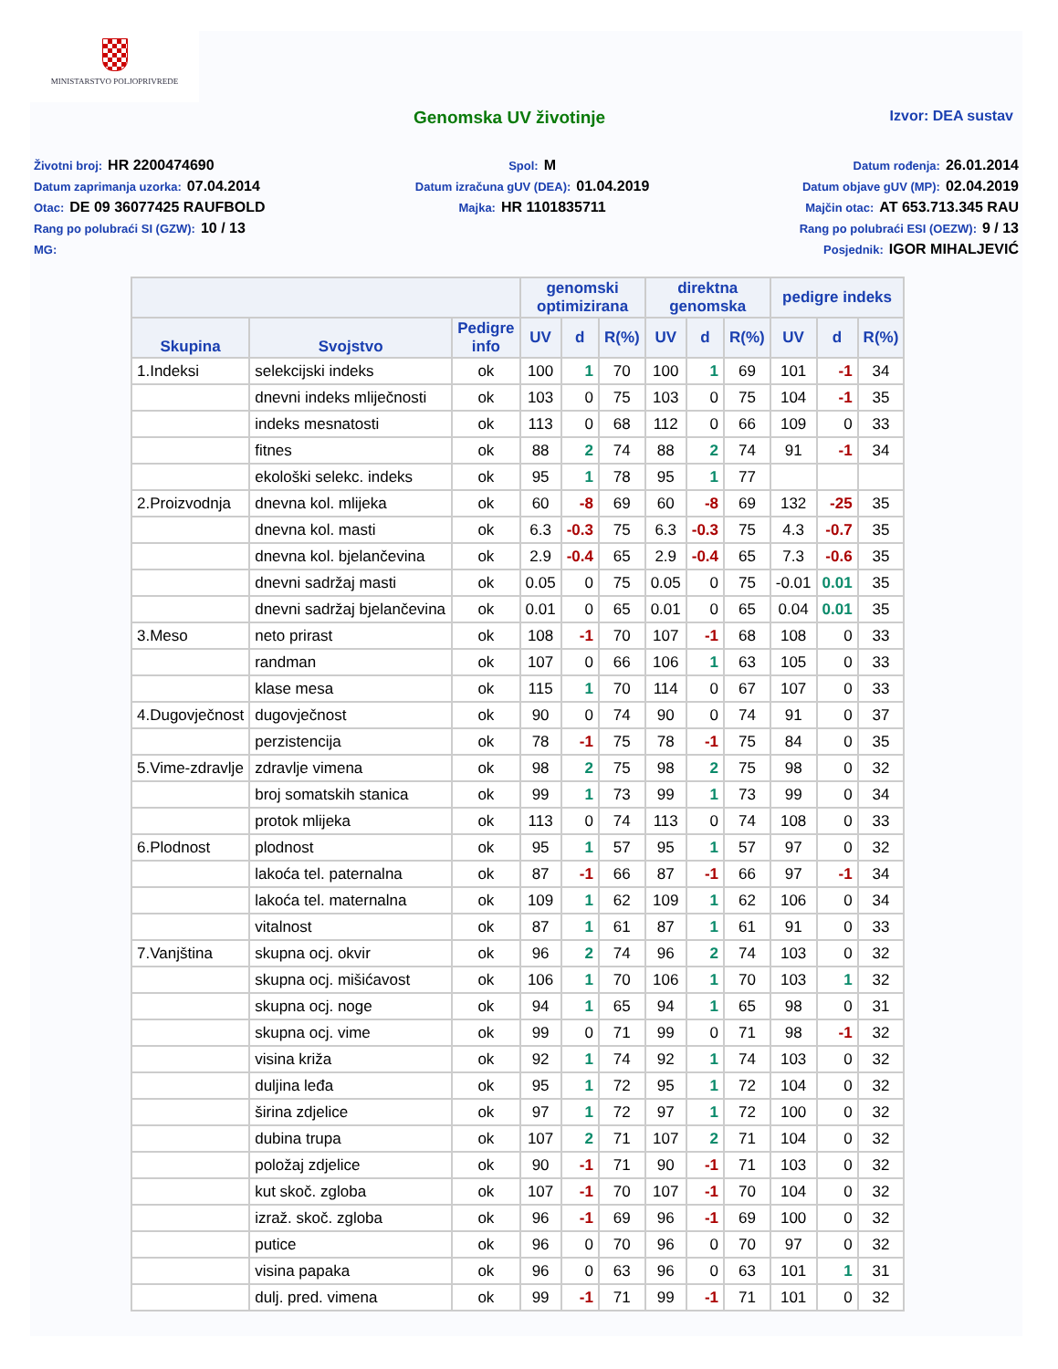MINISTARSTVO POLJOPRIVREDE
Genomska UV životinje
Izvor: DEA sustav
Životni broj: HR 2200474690
Datum zaprimanja uzorka: 07.04.2014
Otac: DE 09 36077425 RAUFBOLD
Rang po polubraći SI (GZW): 10 / 13
MG:
Spol: M
Datum izračuna gUV (DEA): 01.04.2019
Majka: HR 1101835711
Datum rođenja: 26.01.2014
Datum objave gUV (MP): 02.04.2019
Majčin otac: AT 653.713.345 RAU
Rang po polubraći ESI (OEZW): 9 / 13
Posjednik: IGOR MIHALJEVIĆ
| | | | genomski optimizirana | | | direktna genomska | | | pedigre indeks | | |
| --- | --- | --- | --- | --- | --- | --- | --- | --- | --- | --- | --- |
| Skupina | Svojstvo | Pedigre info | UV | d | R(%) | UV | d | R(%) | UV | d | R(%) |
| 1.Indeksi | selekcijski indeks | ok | 100 | 1 | 70 | 100 | 1 | 69 | 101 | -1 | 34 |
| | dnevni indeks mliječnosti | ok | 103 | 0 | 75 | 103 | 0 | 75 | 104 | -1 | 35 |
| | indeks mesnatosti | ok | 113 | 0 | 68 | 112 | 0 | 66 | 109 | 0 | 33 |
| | fitnes | ok | 88 | 2 | 74 | 88 | 2 | 74 | 91 | -1 | 34 |
| | ekološki selekc. indeks | ok | 95 | 1 | 78 | 95 | 1 | 77 | | | |
| 2.Proizvodnja | dnevna kol. mlijeka | ok | 60 | -8 | 69 | 60 | -8 | 69 | 132 | -25 | 35 |
| | dnevna kol. masti | ok | 6.3 | -0.3 | 75 | 6.3 | -0.3 | 75 | 4.3 | -0.7 | 35 |
| | dnevna kol. bjelančevina | ok | 2.9 | -0.4 | 65 | 2.9 | -0.4 | 65 | 7.3 | -0.6 | 35 |
| | dnevni sadržaj masti | ok | 0.05 | 0 | 75 | 0.05 | 0 | 75 | -0.01 | 0.01 | 35 |
| | dnevni sadržaj bjelančevina | ok | 0.01 | 0 | 65 | 0.01 | 0 | 65 | 0.04 | 0.01 | 35 |
| 3.Meso | neto prirast | ok | 108 | -1 | 70 | 107 | -1 | 68 | 108 | 0 | 33 |
| | randman | ok | 107 | 0 | 66 | 106 | 1 | 63 | 105 | 0 | 33 |
| | klase mesa | ok | 115 | 1 | 70 | 114 | 0 | 67 | 107 | 0 | 33 |
| 4.Dugovječnost | dugovječnost | ok | 90 | 0 | 74 | 90 | 0 | 74 | 91 | 0 | 37 |
| | perzistencija | ok | 78 | -1 | 75 | 78 | -1 | 75 | 84 | 0 | 35 |
| 5.Vime-zdravlje | zdravlje vimena | ok | 98 | 2 | 75 | 98 | 2 | 75 | 98 | 0 | 32 |
| | broj somatskih stanica | ok | 99 | 1 | 73 | 99 | 1 | 73 | 99 | 0 | 34 |
| | protok mlijeka | ok | 113 | 0 | 74 | 113 | 0 | 74 | 108 | 0 | 33 |
| 6.Plodnost | plodnost | ok | 95 | 1 | 57 | 95 | 1 | 57 | 97 | 0 | 32 |
| | lakoća tel. paternalna | ok | 87 | -1 | 66 | 87 | -1 | 66 | 97 | -1 | 34 |
| | lakoća tel. maternalna | ok | 109 | 1 | 62 | 109 | 1 | 62 | 106 | 0 | 34 |
| | vitalnost | ok | 87 | 1 | 61 | 87 | 1 | 61 | 91 | 0 | 33 |
| 7.Vanjština | skupna ocj. okvir | ok | 96 | 2 | 74 | 96 | 2 | 74 | 103 | 0 | 32 |
| | skupna ocj. mišićavost | ok | 106 | 1 | 70 | 106 | 1 | 70 | 103 | 1 | 32 |
| | skupna ocj. noge | ok | 94 | 1 | 65 | 94 | 1 | 65 | 98 | 0 | 31 |
| | skupna ocj. vime | ok | 99 | 0 | 71 | 99 | 0 | 71 | 98 | -1 | 32 |
| | visina križa | ok | 92 | 1 | 74 | 92 | 1 | 74 | 103 | 0 | 32 |
| | duljina leđa | ok | 95 | 1 | 72 | 95 | 1 | 72 | 104 | 0 | 32 |
| | širina zdjelice | ok | 97 | 1 | 72 | 97 | 1 | 72 | 100 | 0 | 32 |
| | dubina trupa | ok | 107 | 2 | 71 | 107 | 2 | 71 | 104 | 0 | 32 |
| | položaj zdjelice | ok | 90 | -1 | 71 | 90 | -1 | 71 | 103 | 0 | 32 |
| | kut skoč. zgloba | ok | 107 | -1 | 70 | 107 | -1 | 70 | 104 | 0 | 32 |
| | izraž. skoč. zgloba | ok | 96 | -1 | 69 | 96 | -1 | 69 | 100 | 0 | 32 |
| | putice | ok | 96 | 0 | 70 | 96 | 0 | 70 | 97 | 0 | 32 |
| | visina papaka | ok | 96 | 0 | 63 | 96 | 0 | 63 | 101 | 1 | 31 |
| | dulj. pred. vimena | ok | 99 | -1 | 71 | 99 | -1 | 71 | 101 | 0 | 32 |